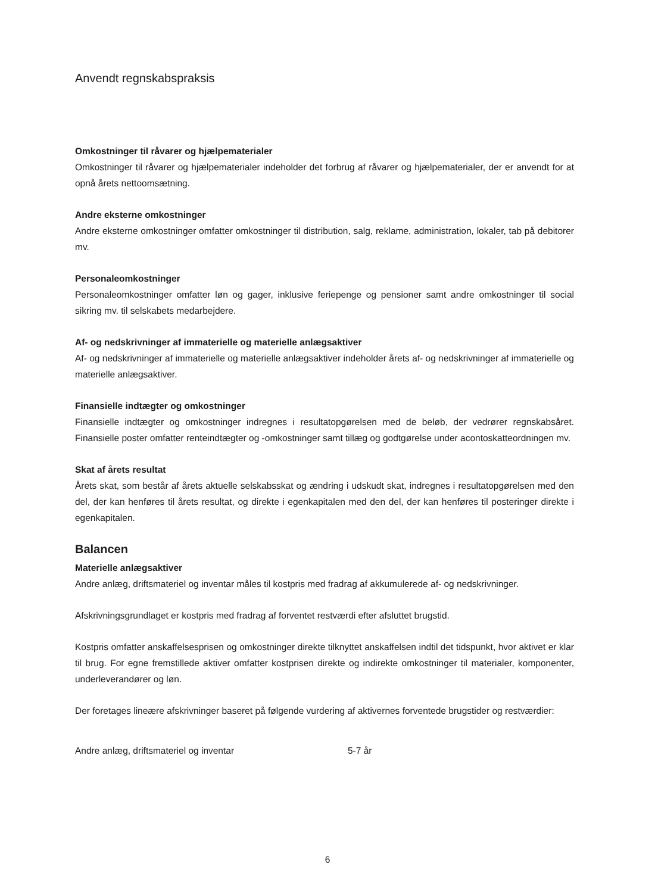Anvendt regnskabspraksis
Omkostninger til råvarer og hjælpematerialer
Omkostninger til råvarer og hjælpematerialer indeholder det forbrug af råvarer og hjælpematerialer, der er anvendt for at opnå årets nettoomsætning.
Andre eksterne omkostninger
Andre eksterne omkostninger omfatter omkostninger til distribution, salg, reklame, administration, lokaler, tab på debitorer mv.
Personaleomkostninger
Personaleomkostninger omfatter løn og gager, inklusive feriepenge og pensioner samt andre omkostninger til social sikring mv. til selskabets medarbejdere.
Af- og nedskrivninger af immaterielle og materielle anlægsaktiver
Af- og nedskrivninger af immaterielle og materielle anlægsaktiver indeholder årets af- og nedskrivninger af immaterielle og materielle anlægsaktiver.
Finansielle indtægter og omkostninger
Finansielle indtægter og omkostninger indregnes i resultatopgørelsen med de beløb, der vedrører regnskabsåret. Finansielle poster omfatter renteindtægter og -omkostninger samt tillæg og godtgørelse under acontoskatteordningen mv.
Skat af årets resultat
Årets skat, som består af årets aktuelle selskabsskat og ændring i udskudt skat, indregnes i resultatopgørelsen med den del, der kan henføres til årets resultat, og direkte i egenkapitalen med den del, der kan henføres til posteringer direkte i egenkapitalen.
Balancen
Materielle anlægsaktiver
Andre anlæg, driftsmateriel og inventar måles til kostpris med fradrag af akkumulerede af- og nedskrivninger.
Afskrivningsgrundlaget er kostpris med fradrag af forventet restværdi efter afsluttet brugstid.
Kostpris omfatter anskaffelsesprisen og omkostninger direkte tilknyttet anskaffelsen indtil det tidspunkt, hvor aktivet er klar til brug. For egne fremstillede aktiver omfatter kostprisen direkte og indirekte omkostninger til materialer, komponenter, underleverandører og løn.
Der foretages lineære afskrivninger baseret på følgende vurdering af aktivernes forventede brugstider og restværdier:
| Andre anlæg, driftsmateriel og inventar | 5-7 år |
6